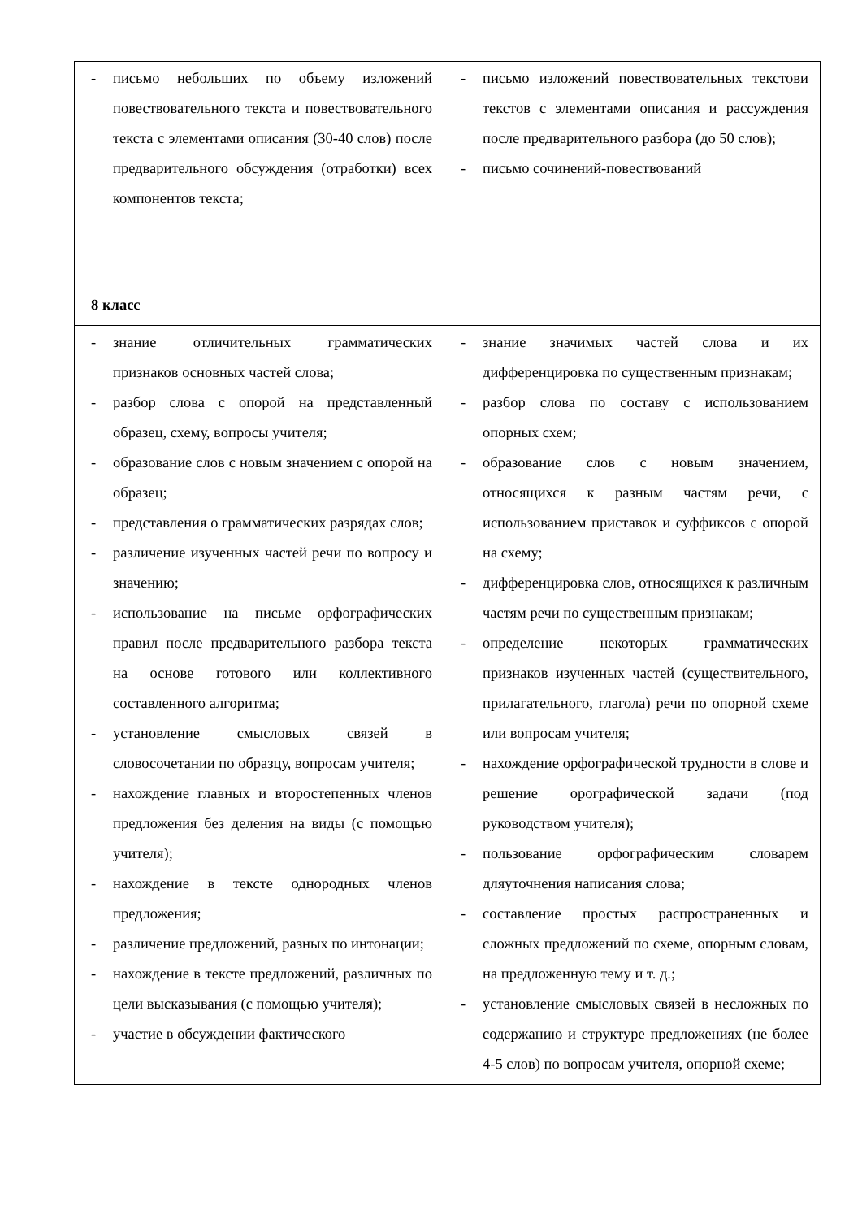| - письмо небольших по объему изложений повествовательного текста и повествовательного текста с элементами описания (30-40 слов) после предварительного обсуждения (отработки) всех компонентов текста; | - письмо изложений повествовательных текстови текстов с элементами описания и рассуждения после предварительного разбора (до 50 слов); - письмо сочинений-повествований |
| 8 класс | |
| - знание отличительных грамматических признаков основных частей слова; - разбор слова с опорой на представленный образец, схему, вопросы учителя; - образование слов с новым значением с опорой на образец; - представления о грамматических разрядах слов; - различение изученных частей речи по вопросу и значению; - использование на письме орфографических правил после предварительного разбора текста на основе готового или коллективного составленного алгоритма; - установление смысловых связей в словосочетании по образцу, вопросам учителя; - нахождение главных и второстепенных членов предложения без деления на виды (с помощью учителя); - нахождение в тексте однородных членов предложения; - различение предложений, разных по интонации; - нахождение в тексте предложений, различных по цели высказывания (с помощью учителя); - участие в обсуждении фактического | - знание значимых частей слова и их дифференцировка по существенным признакам; - разбор слова по составу с использованием опорных схем; - образование слов с новым значением, относящихся к разным частям речи, с использованием приставок и суффиксов с опорой на схему; - дифференцировка слов, относящихся к различным частям речи по существенным признакам; - определение некоторых грамматических признаков изученных частей (существительного, прилагательного, глагола) речи по опорной схеме или вопросам учителя; - нахождение орфографической трудности в слове и решение орографической задачи (под руководством учителя); - пользование орфографическим словарем дляуточнения написания слова; - составление простых распространенных и сложных предложений по схеме, опорным словам, на предложенную тему и т. д.; - установление смысловых связей в несложных по содержанию и структуре предложениях (не более 4-5 слов) по вопросам учителя, опорной схеме; |